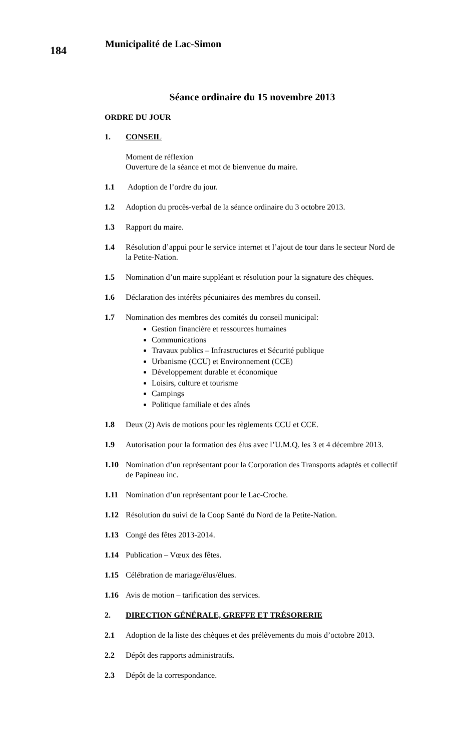184
Municipalité de Lac-Simon
Séance ordinaire du 15 novembre 2013
ORDRE DU JOUR
1. CONSEIL
Moment de réflexion
Ouverture de la séance et mot de bienvenue du maire.
1.1 Adoption de l’ordre du jour.
1.2 Adoption du procès-verbal de la séance ordinaire du 3 octobre 2013.
1.3 Rapport du maire.
1.4 Résolution d’appui pour le service internet et l’ajout de tour dans le secteur Nord de la Petite-Nation.
1.5 Nomination d’un maire suppléant et résolution pour la signature des chèques.
1.6 Déclaration des intérêts pécuniaires des membres du conseil.
1.7 Nomination des membres des comités du conseil municipal:
Gestion financière et ressources humaines
Communications
Travaux publics – Infrastructures et Sécurité publique
Urbanisme (CCU) et Environnement (CCE)
Développement durable et économique
Loisirs, culture et tourisme
Campings
Politique familiale et des aînés
1.8 Deux (2) Avis de motions pour les règlements CCU et CCE.
1.9 Autorisation pour la formation des élus avec l’U.M.Q. les 3 et 4 décembre 2013.
1.10 Nomination d’un représentant pour la Corporation des Transports adaptés et collectif de Papineau inc.
1.11 Nomination d’un représentant pour le Lac-Croche.
1.12 Résolution du suivi de la Coop Santé du Nord de la Petite-Nation.
1.13 Congé des fêtes 2013-2014.
1.14 Publication – Vœux des fêtes.
1.15 Célébration de mariage/élus/élues.
1.16 Avis de motion – tarification des services.
2. DIRECTION GÉNÉRALE, GREFFE ET TRÉSORERIE
2.1 Adoption de la liste des chèques et des prélèvements du mois d’octobre 2013.
2.2 Dépôt des rapports administratifs.
2.3 Dépôt de la correspondance.